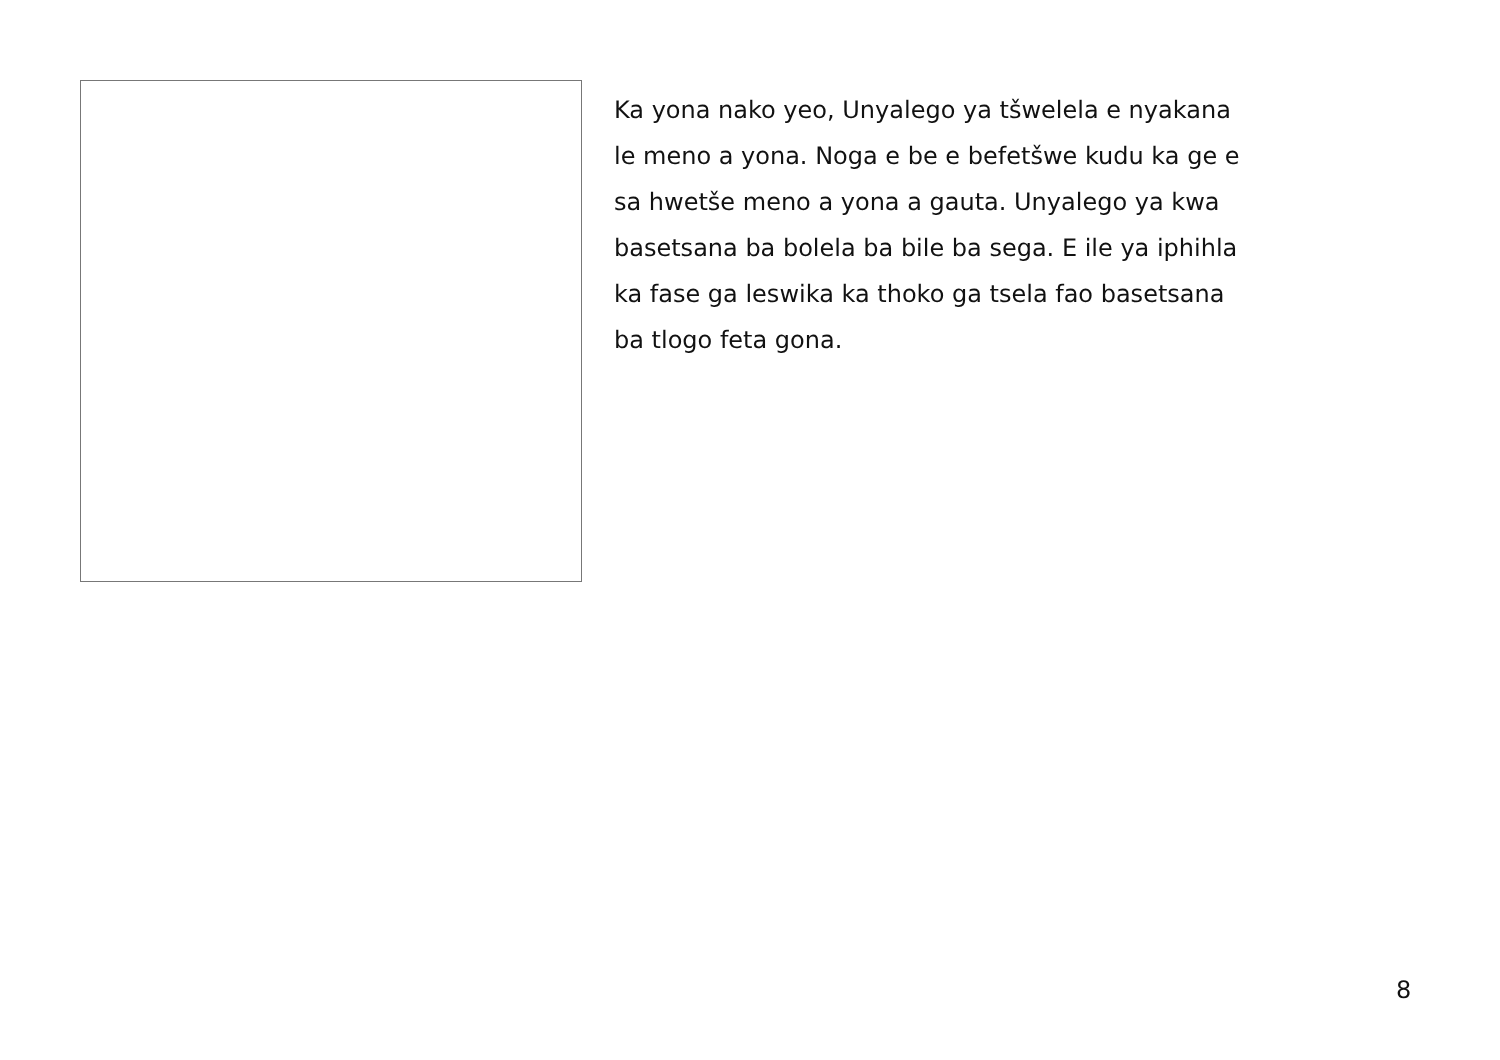Ka yona nako yeo, Unyalego ya tšwelela e nyakana
le meno a yona. Noga e be e befetšwe kudu ka ge e
sa hwetše meno a yona a gauta. Unyalego ya kwa
basetsana ba bolela ba bile ba sega. E ile ya iphihla
ka fase ga leswika ka thoko ga tsela fao basetsana
ba tlogo feta gona.
8